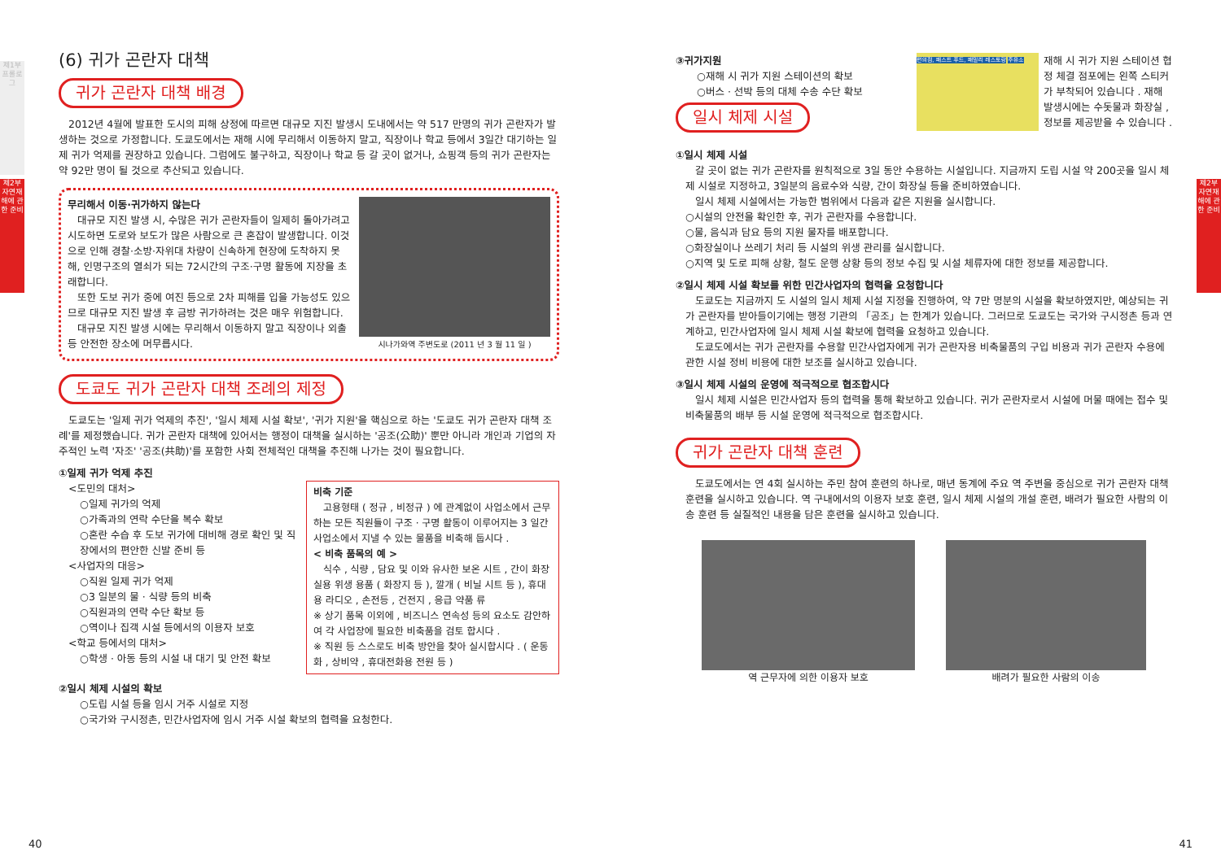제1부 프롤로그
제2부 자연재해에 관한 준비
제2부 자연재해에 관한 준비
(6) 귀가 곤란자 대책
귀가 곤란자 대책 배경
2012년 4월에 발표한 도시의 피해 상정에 따르면 대규모 지진 발생시 도내에서는 약 517 만명의 귀가 곤란자가 발생하는 것으로 가정합니다. 도쿄도에서는 재해 시에 무리해서 이동하지 말고, 직장이나 학교 등에서 3일간 대기하는 일제 귀가 억제를 권장하고 있습니다. 그럼에도 불구하고, 직장이나 학교 등 갈 곳이 없거나, 쇼핑객 등의 귀가 곤란자는 약 92만 명이 될 것으로 추산되고 있습니다.
무리해서 이동·귀가하지 않는다
대규모 지진 발생 시, 수많은 귀가 곤란자들이 일제히 돌아가려고 시도하면 도로와 보도가 많은 사람으로 큰 혼잡이 발생합니다. 이것으로 인해 경찰·소방·자위대 차량이 신속하게 현장에 도착하지 못해, 인명구조의 열쇠가 되는 72시간의 구조·구명 활동에 지장을 초래합니다.
또한 도보 귀가 중에 여진 등으로 2차 피해를 입을 가능성도 있으므로 대규모 지진 발생 후 금방 귀가하려는 것은 매우 위험합니다.
대규모 지진 발생 시에는 무리해서 이동하지 말고 직장이나 외출 등 안전한 장소에 머무릅시다.
시나가와역 주변도로 (2011 년 3 월 11 일 )
도쿄도 귀가 곤란자 대책 조례의 제정
도쿄도는 '일제 귀가 억제의 추진', '일시 체제 시설 확보', '귀가 지원'을 핵심으로 하는 '도쿄도 귀가 곤란자 대책 조례'를 제정했습니다. 귀가 곤란자 대책에 있어서는 행정이 대책을 실시하는 '공조(公助)' 뿐만 아니라 개인과 기업의 자주적인 노력 '자조' '공조(共助)'를 포함한 사회 전체적인 대책을 추진해 나가는 것이 필요합니다.
①일제 귀가 억제 추진
<도민의 대처>
○일제 귀가의 억제
○가족과의 연락 수단을 복수 확보
○혼란 수습 후 도보 귀가에 대비해 경로 확인 및 직장에서의 편안한 신발 준비 등
<사업자의 대응>
○직원 일제 귀가 억제
○3 일분의 물 · 식량 등의 비축
○직원과의 연락 수단 확보 등
○역이나 집객 시설 등에서의 이용자 보호
<학교 등에서의 대처>
○학생 · 아동 등의 시설 내 대기 및 안전 확보
비축 기준
고용형태 ( 정규 , 비정규 ) 에 관계없이 사업소에서 근무하는 모든 직원들이 구조 · 구명 활동이 이루어지는 3 일간 사업소에서 지낼 수 있는 물품을 비축해 둡시다 .
< 비축 품목의 예 >
식수 , 식량 , 담요 및 이와 유사한 보온 시트 , 간이 화장실용 위생 용품 ( 화장지 등 ), 깔개 ( 비닐 시트 등 ), 휴대용 라디오 , 손전등 , 건전지 , 응급 약품 류
※ 상기 품목 이외에 , 비즈니스 연속성 등의 요소도 감안하여 각 사업장에 필요한 비축품을 검토 합시다 .
※ 직원 등 스스로도 비축 방안을 찾아 실시합시다 . ( 운동화 , 상비약 , 휴대전화용 전원 등 )
②일시 체제 시설의 확보
○도립 시설 등을 임시 거주 시설로 지정
○국가와 구시정촌, 민간사업자에 임시 거주 시설 확보의 협력을 요청한다.
③귀가지원
○재해 시 귀가 지원 스테이션의 확보
○버스 · 선박 등의 대체 수송 수단 확보
일시 체제 시설
편의점, 패스트 푸드, 패밀리 레스토랑 주유소
재해 시 귀가 지원 스테이션 협정 체결 점포에는 왼쪽 스티커가 부착되어 있습니다 . 재해 발생시에는 수돗물과 화장실 , 정보를 제공받을 수 있습니다 .
①일시 체제 시설
갈 곳이 없는 귀가 곤란자를 원칙적으로 3일 동안 수용하는 시설입니다. 지금까지 도립 시설 약 200곳을 일시 체제 시설로 지정하고, 3일분의 음료수와 식량, 간이 화장실 등을 준비하였습니다.
일시 체제 시설에서는 가능한 범위에서 다음과 같은 지원을 실시합니다.
○시설의 안전을 확인한 후, 귀가 곤란자를 수용합니다.
○물, 음식과 담요 등의 지원 물자를 배포합니다.
○화장실이나 쓰레기 처리 등 시설의 위생 관리를 실시합니다.
○지역 및 도로 피해 상황, 철도 운행 상황 등의 정보 수집 및 시설 체류자에 대한 정보를 제공합니다.
②일시 체제 시설 확보를 위한 민간사업자의 협력을 요청합니다
도쿄도는 지금까지 도 시설의 일시 체제 시설 지정을 진행하여, 약 7만 명분의 시설을 확보하였지만, 예상되는 귀가 곤란자를 받아들이기에는 행정 기관의 「공조」는 한계가 있습니다. 그러므로 도쿄도는 국가와 구시정촌 등과 연계하고, 민간사업자에 일시 체제 시설 확보에 협력을 요청하고 있습니다.
도쿄도에서는 귀가 곤란자를 수용할 민간사업자에게 귀가 곤란자용 비축물품의 구입 비용과 귀가 곤란자 수용에 관한 시설 정비 비용에 대한 보조를 실시하고 있습니다.
③일시 체제 시설의 운영에 적극적으로 협조합시다
일시 체제 시설은 민간사업자 등의 협력을 통해 확보하고 있습니다. 귀가 곤란자로서 시설에 머물 때에는 접수 및 비축물품의 배부 등 시설 운영에 적극적으로 협조합시다.
귀가 곤란자 대책 훈련
도쿄도에서는 연 4회 실시하는 주민 참여 훈련의 하나로, 매년 동계에 주요 역 주변을 중심으로 귀가 곤란자 대책 훈련을 실시하고 있습니다. 역 구내에서의 이용자 보호 훈련, 일시 체제 시설의 개설 훈련, 배려가 필요한 사람의 이송 훈련 등 실질적인 내용을 담은 훈련을 실시하고 있습니다.
역 근무자에 의한 이용자 보호 배려가 필요한 사람의 이송
40 41